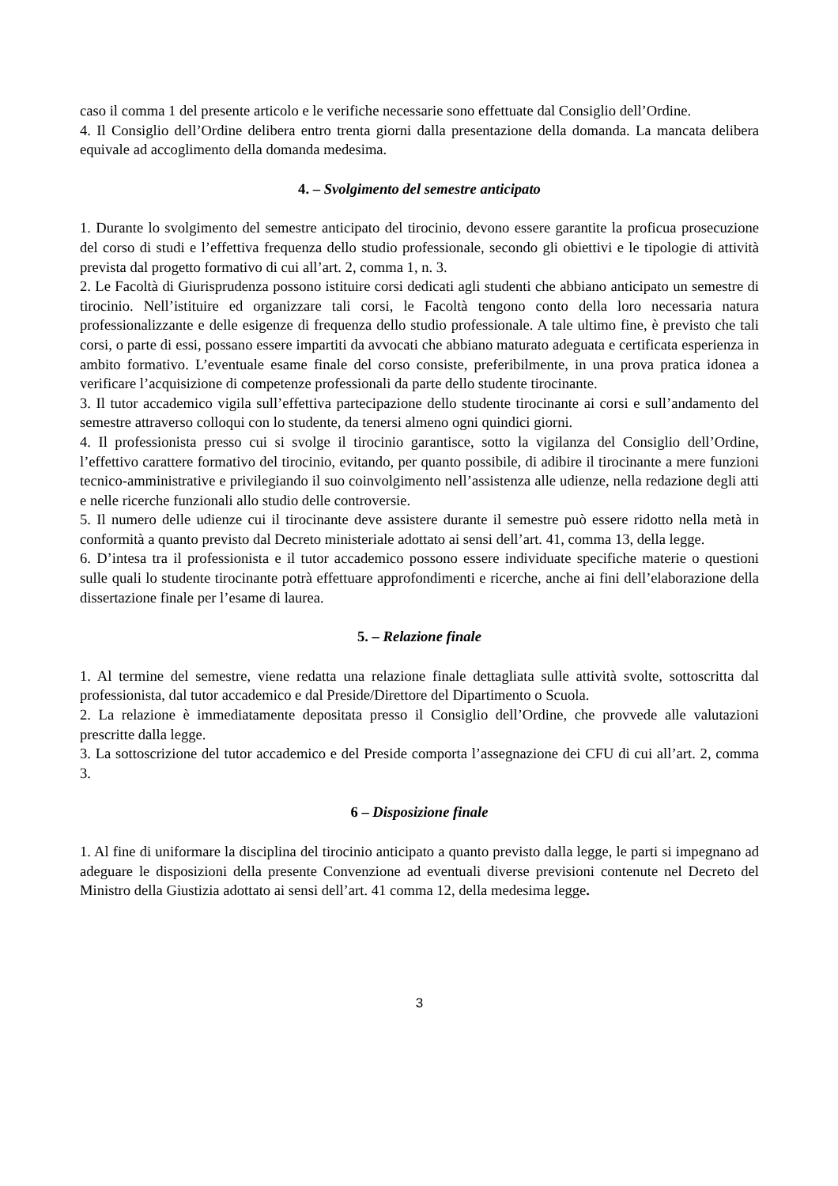caso il comma 1 del presente articolo e le verifiche necessarie sono effettuate dal Consiglio dell’Ordine.
4. Il Consiglio dell’Ordine delibera entro trenta giorni dalla presentazione della domanda. La mancata delibera equivale ad accoglimento della domanda medesima.
4. – Svolgimento del semestre anticipato
1. Durante lo svolgimento del semestre anticipato del tirocinio, devono essere garantite la proficua prosecuzione del corso di studi e l’effettiva frequenza dello studio professionale, secondo gli obiettivi e le tipologie di attività prevista dal progetto formativo di cui all’art. 2, comma 1, n. 3.
2. Le Facoltà di Giurisprudenza possono istituire corsi dedicati agli studenti che abbiano anticipato un semestre di tirocinio. Nell’istituire ed organizzare tali corsi, le Facoltà tengono conto della loro necessaria natura professionalizzante e delle esigenze di frequenza dello studio professionale. A tale ultimo fine, è previsto che tali corsi, o parte di essi, possano essere impartiti da avvocati che abbiano maturato adeguata e certificata esperienza in ambito formativo. L’eventuale esame finale del corso consiste, preferibilmente, in una prova pratica idonea a verificare l’acquisizione di competenze professionali da parte dello studente tirocinante.
3. Il tutor accademico vigila sull’effettiva partecipazione dello studente tirocinante ai corsi e sull’andamento del semestre attraverso colloqui con lo studente, da tenersi almeno ogni quindici giorni.
4. Il professionista presso cui si svolge il tirocinio garantisce, sotto la vigilanza del Consiglio dell’Ordine, l’effettivo carattere formativo del tirocinio, evitando, per quanto possibile, di adibire il tirocinante a mere funzioni tecnico-amministrative e privilegiando il suo coinvolgimento nell’assistenza alle udienze, nella redazione degli atti e nelle ricerche funzionali allo studio delle controversie.
5. Il numero delle udienze cui il tirocinante deve assistere durante il semestre può essere ridotto nella metà in conformità a quanto previsto dal Decreto ministeriale adottato ai sensi dell’art. 41, comma 13, della legge.
6. D’intesa tra il professionista e il tutor accademico possono essere individuate specifiche materie o questioni sulle quali lo studente tirocinante potrà effettuare approfondimenti e ricerche, anche ai fini dell’elaborazione della dissertazione finale per l’esame di laurea.
5. – Relazione finale
1. Al termine del semestre, viene redatta una relazione finale dettagliata sulle attività svolte, sottoscritta dal professionista, dal tutor accademico e dal Preside/Direttore del Dipartimento o Scuola.
2. La relazione è immediatamente depositata presso il Consiglio dell’Ordine, che provvede alle valutazioni prescritte dalla legge.
3. La sottoscrizione del tutor accademico e del Preside comporta l’assegnazione dei CFU di cui all’art. 2, comma 3.
6 – Disposizione finale
1. Al fine di uniformare la disciplina del tirocinio anticipato a quanto previsto dalla legge, le parti si impegnano ad adeguare le disposizioni della presente Convenzione ad eventuali diverse previsioni contenute nel Decreto del Ministro della Giustizia adottato ai sensi dell’art. 41 comma 12, della medesima legge.
3